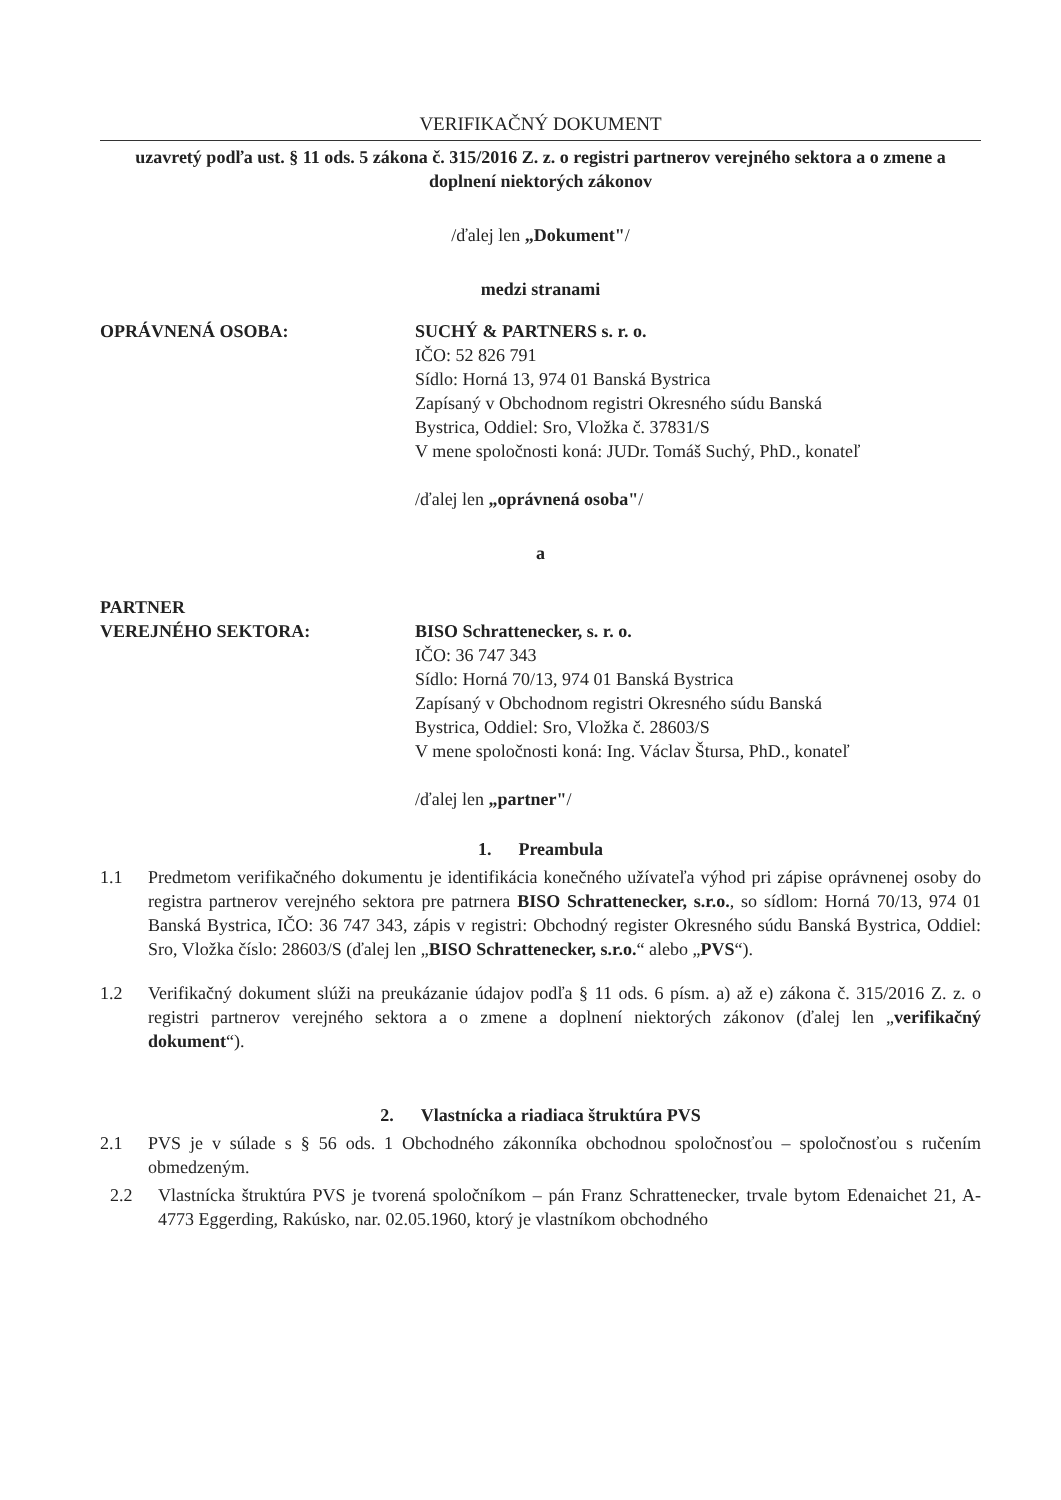VERIFIKAČNÝ DOKUMENT
uzavretý podľa ust. § 11 ods. 5 zákona č. 315/2016 Z. z. o registri partnerov verejného sektora a o zmene a doplnení niektorých zákonov
/ďalej len „Dokument"/
medzi stranami
OPRÁVNENÁ OSOBA: SUCHÝ & PARTNERS s. r. o.
IČO: 52 826 791
Sídlo: Horná 13, 974 01 Banská Bystrica
Zapísaný v Obchodnom registri Okresného súdu Banská
Bystrica, Oddiel: Sro, Vložka č. 37831/S
V mene spoločnosti koná: JUDr. Tomáš Suchý, PhD., konateľ
/ďalej len „oprávnená osoba"/
a
PARTNER
VEREJNÉHO SEKTORA:
BISO Schrattenecker, s. r. o.
IČO: 36 747 343
Sídlo: Horná 70/13, 974 01 Banská Bystrica
Zapísaný v Obchodnom registri Okresného súdu Banská
Bystrica, Oddiel: Sro, Vložka č. 28603/S
V mene spoločnosti koná: Ing. Václav Štursa, PhD., konateľ
/ďalej len „partner"/
1. Preambula
1.1 Predmetom verifikačného dokumentu je identifikácia konečného užívateľa výhod pri zápise oprávnenej osoby do registra partnerov verejného sektora pre patrnera BISO Schrattenecker, s.r.o., so sídlom: Horná 70/13, 974 01 Banská Bystrica, IČO: 36 747 343, zápis v registri: Obchodný register Okresného súdu Banská Bystrica, Oddiel: Sro, Vložka číslo: 28603/S (ďalej len „BISO Schrattenecker, s.r.o.“ alebo „PVS“).
1.2 Verifikačný dokument slúži na preukázanie údajov podľa § 11 ods. 6 písm. a) až e) zákona č. 315/2016 Z. z. o registri partnerov verejného sektora a o zmene a doplnení niektorých zákonov (ďalej len „verifikačný dokument“).
2. Vlastnícka a riadiaca štruktúra PVS
2.1 PVS je v súlade s § 56 ods. 1 Obchodného zákonníka obchodnou spoločnosťou – spoločnosťou s ručením obmedzeným.
2.2 Vlastnícka štruktúra PVS je tvorená spoločníkom – pán Franz Schrattenecker, trvale bytom Edenaichet 21, A-4773 Eggerding, Rakúsko, nar. 02.05.1960, ktorý je vlastníkom obchodného